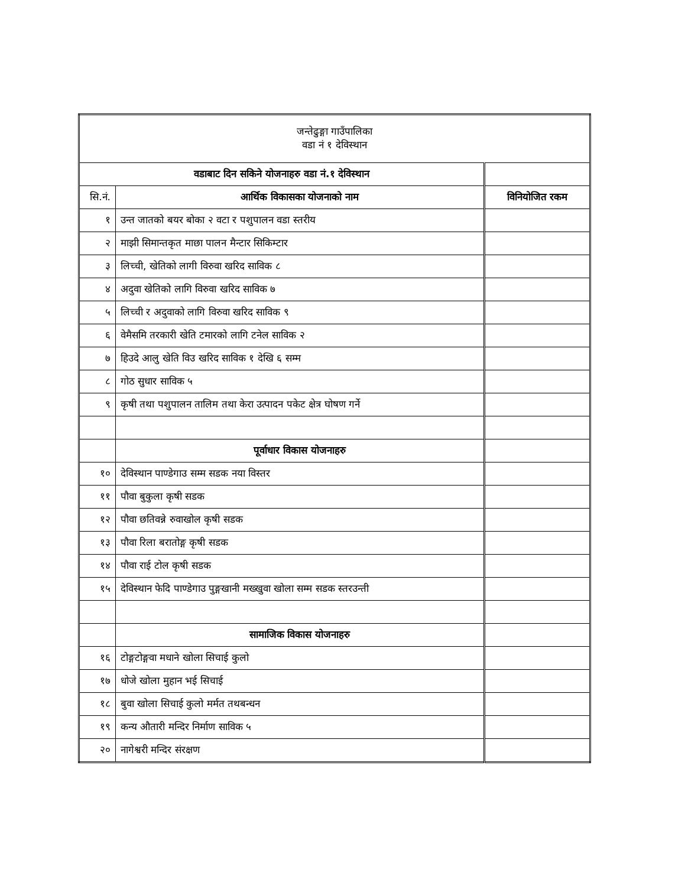| जन्तेढुङ्गा गाउँपालिका वडा नं १ देविस्थान | | |
| वडाबाट दिन सकिने योजनाहरु वडा नं.१ देविस्थान | | |
| सि.नं. | आर्थिक विकासका योजनाको नाम | विनियोजित रकम |
| १ | उन्त जातको बयर बोका २ वटा र पशुपालन वडा स्तरीय | |
| २ | माझी सिमान्तकृत माछा पालन मैन्टार सिकिम्टार | |
| ३ | लिच्ची, खेतिको लागी विरुवा खरिद साविक ८ | |
| ४ | अदुवा खेतिको लागि विरुवा खरिद साविक ७ | |
| ५ | लिच्ची र अदुवाको लागि विरुवा खरिद साविक ९ | |
| ६ | वेमैसमि तरकारी खेति टमारको लागि टनेल साविक २ | |
| ७ | हिउदे आलु खेति विउ खरिद साविक १ देखि ६ सम्म | |
| ८ | गोठ सुधार साविक ५ | |
| ९ | कृषी तथा पशुपालन तालिम तथा केरा उत्पादन पकेट क्षेत्र घोषण गर्ने | |
| | पूर्वाधार विकास योजनाहरु | |
| १० | देविस्थान पाण्डेगाउ सम्म सडक नया विस्तर | |
| ११ | पौवा बुकुला कृषी सडक | |
| १२ | पौवा छतिवन्ने रुवाखोल कृषी सडक | |
| १३ | पौवा रिला बरातोङ्ग कृषी सडक | |
| १४ | पौवा राई टोल कृषी सडक | |
| १५ | देविस्थान फेदि पाण्डेगाउ पुङ्गखानी मख्खुवा खोला सम्म सडक स्तरउन्ती | |
| | सामाजिक विकास योजनाहरु | |
| १६ | टोङ्गटोङ्गवा मधाने खोला सिचाई कुलो | |
| १७ | धोजे खोला मुहान भई सिचाई | |
| १८ | बुवा खोला सिचाई कुलो मर्मत तथबन्धन | |
| १९ | कन्य औतारी मन्दिर निर्माण साविक ५ | |
| २० | नागेश्वरी मन्दिर संरक्षण | |